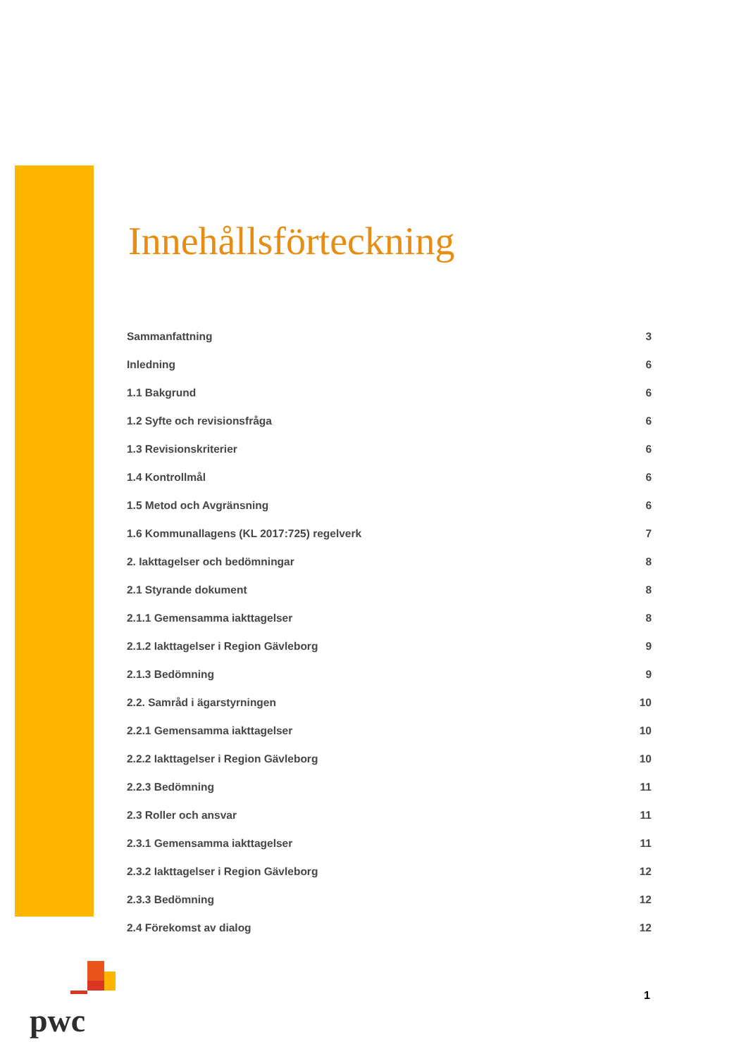Innehållsförteckning
Sammanfattning 3
Inledning 6
1.1 Bakgrund 6
1.2 Syfte och revisionsfråga 6
1.3 Revisionskriterier 6
1.4 Kontrollmål 6
1.5 Metod och Avgränsning 6
1.6 Kommunallagens (KL 2017:725) regelverk 7
2. Iakttagelser och bedömningar 8
2.1 Styrande dokument 8
2.1.1 Gemensamma iakttagelser 8
2.1.2 Iakttagelser i Region Gävleborg 9
2.1.3 Bedömning 9
2.2. Samråd i ägarstyrningen 10
2.2.1 Gemensamma iakttagelser 10
2.2.2 Iakttagelser i Region Gävleborg 10
2.2.3 Bedömning 11
2.3 Roller och ansvar 11
2.3.1 Gemensamma iakttagelser 11
2.3.2 Iakttagelser i Region Gävleborg 12
2.3.3 Bedömning 12
2.4 Förekomst av dialog 12
pwc
1